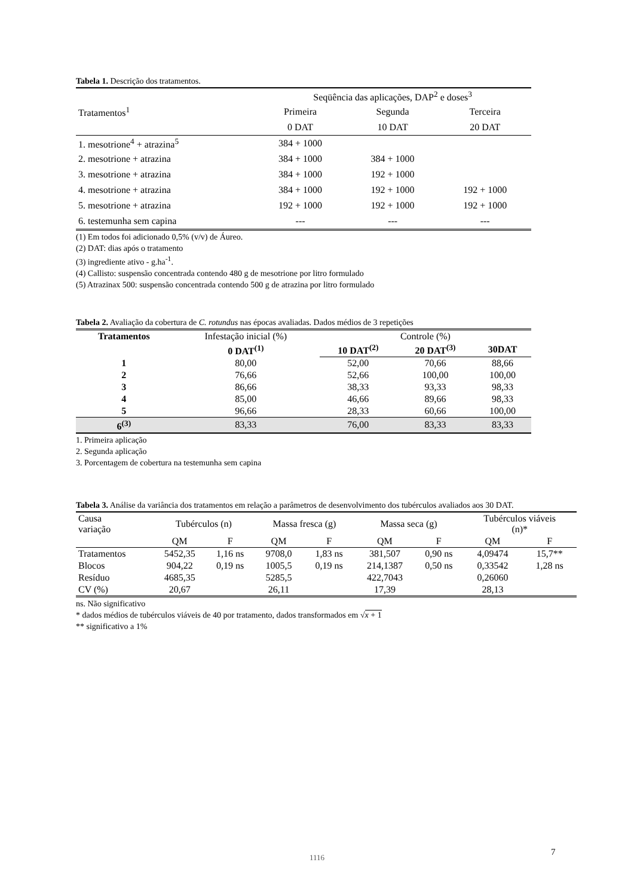Tabela 1. Descrição dos tratamentos.
| Tratamentos<sup>1</sup> | Seqüência das aplicações, DAP<sup>2</sup> e doses<sup>3</sup> | | |
| | Primeira | Segunda | Terceira |
| | 0 DAT | 10 DAT | 20 DAT |
| 1. mesotrione<sup>4</sup> + atrazina<sup>5</sup> | 384 + 1000 | | |
| 2. mesotrione + atrazina | 384 + 1000 | 384 + 1000 | |
| 3. mesotrione + atrazina | 384 + 1000 | 192 + 1000 | |
| 4. mesotrione + atrazina | 384 + 1000 | 192 + 1000 | 192 + 1000 |
| 5. mesotrione + atrazina | 192 + 1000 | 192 + 1000 | 192 + 1000 |
| 6. testemunha sem capina | --- | --- | --- |
(1) Em todos foi adicionado 0,5% (v/v) de Áureo.
(2) DAT: dias após o tratamento
(3) ingrediente ativo - g.ha<sup>-1</sup>.
(4) Callisto: suspensão concentrada contendo 480 g de mesotrione por litro formulado
(5) Atrazinax 500: suspensão concentrada contendo 500 g de atrazina por litro formulado
Tabela 2. Avaliação da cobertura de C. rotundus nas épocas avaliadas. Dados médios de 3 repetições
| Tratamentos | Infestação inicial (%) | Controle (%) | | |
| | 0 DAT<sup>(1)</sup> | 10 DAT<sup>(2)</sup> | 20 DAT<sup>(3)</sup> | 30DAT |
| 1 | 80,00 | 52,00 | 70,66 | 88,66 |
| 2 | 76,66 | 52,66 | 100,00 | 100,00 |
| 3 | 86,66 | 38,33 | 93,33 | 98,33 |
| 4 | 85,00 | 46,66 | 89,66 | 98,33 |
| 5 | 96,66 | 28,33 | 60,66 | 100,00 |
| 6<sup>(3)</sup> | 83,33 | 76,00 | 83,33 | 83,33 |
1. Primeira aplicação
2. Segunda aplicação
3. Porcentagem de cobertura na testemunha sem capina
Tabela 3. Análise da variância dos tratamentos em relação a parâmetros de desenvolvimento dos tubérculos avaliados aos 30 DAT.
| Causa variação | Tubérculos (n) | | Massa fresca (g) | | Massa seca (g) | | Tubérculos viáveis (n)* | |
| | QM | F | QM | F | QM | F | QM | F |
| Tratamentos | 5452,35 | 1,16 ns | 9708,0 | 1,83 ns | 381,507 | 0,90 ns | 4,09474 | 15,7** |
| Blocos | 904,22 | 0,19 ns | 1005,5 | 0,19 ns | 214,1387 | 0,50 ns | 0,33542 | 1,28 ns |
| Resíduo | 4685,35 | | 5285,5 | | 422,7043 | | 0,26060 | |
| CV (%) | 20,67 | | 26,11 | | 17,39 | | 28,13 | |
ns. Não significativo
* dados médios de tubérculos viáveis de 40 por tratamento, dados transformados em √x + 1
** significativo a 1%
1116 7